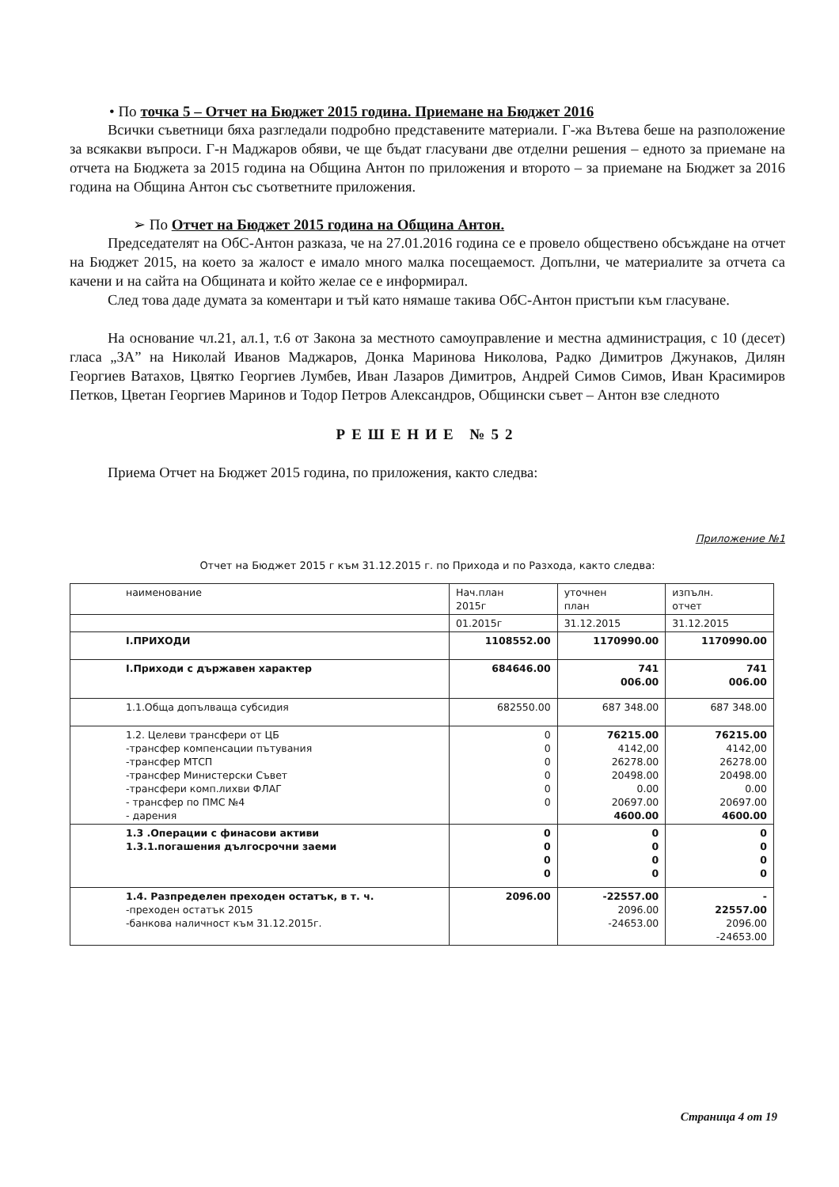• По точка 5 – Отчет на Бюджет 2015 година. Приемане на Бюджет 2016
Всички съветници бяха разгледали подробно представените материали. Г-жа Вътева беше на разположение за всякакви въпроси. Г-н Маджаров обяви, че ще бъдат гласувани две отделни решения – едното за приемане на отчета на Бюджета за 2015 година на Община Антон по приложения и второто – за приемане на Бюджет за 2016 година на Община Антон със съответните приложения.
➢ По Отчет на Бюджет 2015 година на Община Антон.
Председателят на ОбС-Антон разказа, че на 27.01.2016 година се е провело обществено обсъждане на отчет на Бюджет 2015, на което за жалост е имало много малка посещаемост. Допълни, че материалите за отчета са качени и на сайта на Общината и който желае се е информирал.
След това даде думата за коментари и тъй като нямаше такива ОбС-Антон пристъпи към гласуване.
На основание чл.21, ал.1, т.6 от Закона за местното самоуправление и местна администрация, с 10 (десет) гласа „ЗА” на Николай Иванов Маджаров, Донка Маринова Николова, Радко Димитров Джунаков, Дилян Георгиев Ватахов, Цвятко Георгиев Лумбев, Иван Лазаров Димитров, Андрей Симов Симов, Иван Красимиров Петков, Цветан Георгиев Маринов и Тодор Петров Александров, Общински съвет – Антон взе следното
РЕШЕНИЕ №52
Приема Отчет на Бюджет 2015 година, по приложения, както следва:
Приложение №1
Отчет на Бюджет 2015 г към 31.12.2015 г. по Прихода и по Разхода, както следва:
| наименование | Нач.план 2015г | уточнен план | изпълн. отчет |
| | 01.2015г | 31.12.2015 | 31.12.2015 |
| I.ПРИХОДИ | 1108552.00 | 1170990.00 | 1170990.00 |
| I.Приходи с държавен характер | 684646.00 | 741 006.00 | 741 006.00 |
| 1.1.Обща допълваща субсидия | 682550.00 | 687 348.00 | 687 348.00 |
| 1.2. Целеви трансфери от ЦБ -трансфер компенсации пътувания -трансфер МТСП -трансфер Министерски Съвет -трансфери комп.лихви ФЛАГ - трансфер по ПМС №4 - дарения | 0 0 0 0 0 0 | 76215.00 4142,00 26278.00 20498.00 0.00 20697.00 4600.00 | 76215.00 4142,00 26278.00 20498.00 0.00 20697.00 4600.00 |
| 1.3 .Операции с финасови активи 1.3.1.погашения дългосрочни заеми | 0 0 0 0 | 0 0 0 0 | 0 0 0 0 |
| 1.4. Разпределен преходен остатък, в т. ч. -преходен остатък 2015 -банкова наличност към 31.12.2015г. | 2096.00 | -22557.00 2096.00 -24653.00 | - 22557.00 2096.00 -24653.00 |
Страница 4 от 19